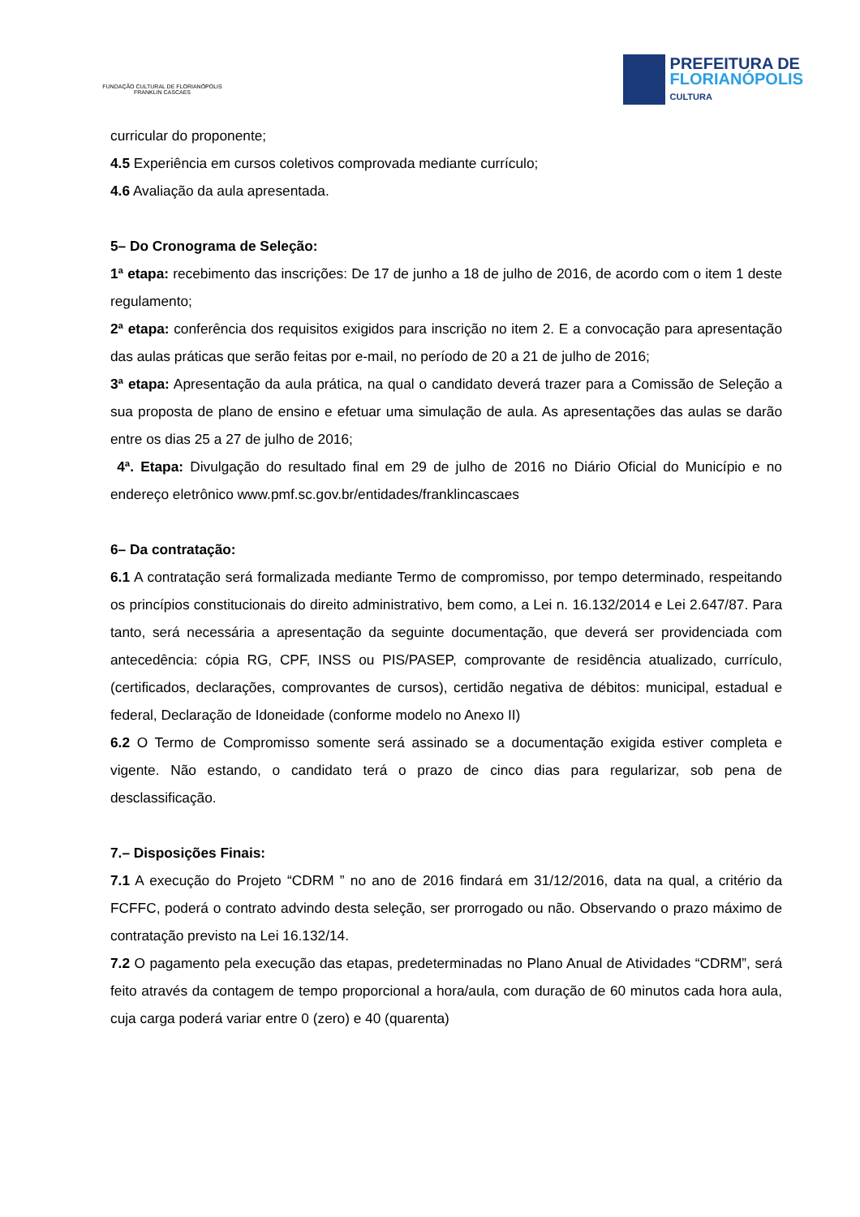FUNDAÇÃO CULTURAL DE FLORIANÓPOLIS
FRANKLIN CASCAES
PREFEITURA DE
FLORIANÓPOLIS
CULTURA
curricular do proponente;
4.5 Experiência em cursos coletivos comprovada mediante currículo;
4.6 Avaliação da aula apresentada.
5– Do Cronograma de Seleção:
1ª etapa: recebimento das inscrições: De 17 de junho a 18 de julho de 2016, de acordo com o item 1 deste regulamento;
2ª etapa: conferência dos requisitos exigidos para inscrição no item 2. E a convocação para apresentação das aulas práticas que serão feitas por e-mail, no período de 20 a 21 de julho de 2016;
3ª etapa: Apresentação da aula prática, na qual o candidato deverá trazer para a Comissão de Seleção a sua proposta de plano de ensino e efetuar uma simulação de aula. As apresentações das aulas se darão entre os dias 25 a 27 de julho de 2016;
4ª. Etapa: Divulgação do resultado final em 29 de julho de 2016 no Diário Oficial do Município e no endereço eletrônico www.pmf.sc.gov.br/entidades/franklincascaes
6– Da contratação:
6.1 A contratação será formalizada mediante Termo de compromisso, por tempo determinado, respeitando os princípios constitucionais do direito administrativo, bem como, a Lei n. 16.132/2014 e Lei 2.647/87. Para tanto, será necessária a apresentação da seguinte documentação, que deverá ser providenciada com antecedência: cópia RG, CPF, INSS ou PIS/PASEP, comprovante de residência atualizado, currículo, (certificados, declarações, comprovantes de cursos), certidão negativa de débitos: municipal, estadual e federal, Declaração de Idoneidade (conforme modelo no Anexo II)
6.2 O Termo de Compromisso somente será assinado se a documentação exigida estiver completa e vigente. Não estando, o candidato terá o prazo de cinco dias para regularizar, sob pena de desclassificação.
7.– Disposições Finais:
7.1 A execução do Projeto “CDRM ” no ano de 2016 findará em 31/12/2016, data na qual, a critério da FCFFC, poderá o contrato advindo desta seleção, ser prorrogado ou não. Observando o prazo máximo de contratação previsto na Lei 16.132/14.
7.2 O pagamento pela execução das etapas, predeterminadas no Plano Anual de Atividades “CDRM”, será feito através da contagem de tempo proporcional a hora/aula, com duração de 60 minutos cada hora aula, cuja carga poderá variar entre 0 (zero) e 40 (quarenta)